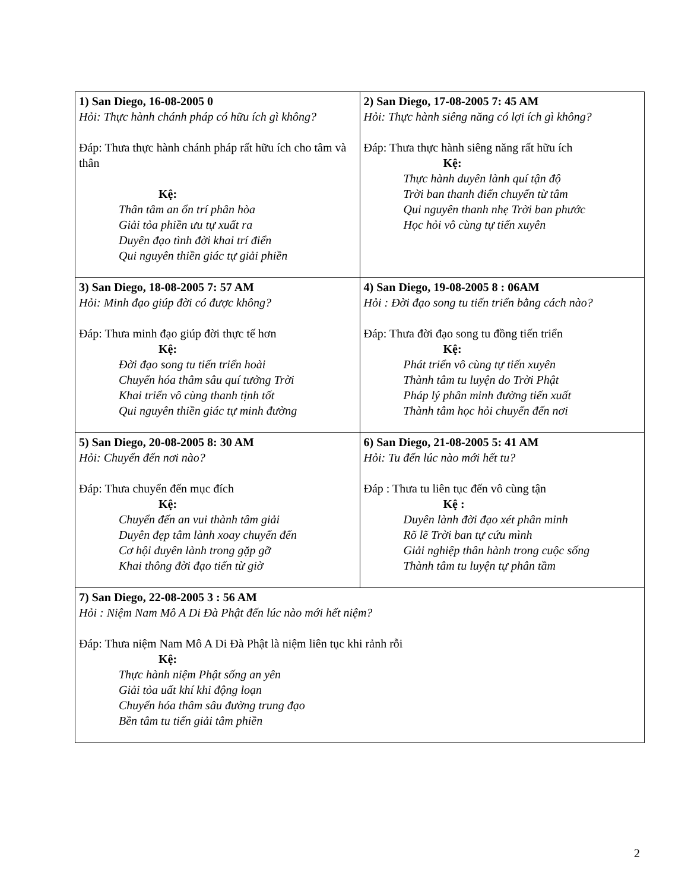| 1) San Diego, 16-08-2005 0 Hỏi: Thực hành chánh pháp có hữu ích gì không? Đáp: Thưa thực hành chánh pháp rất hữu ích cho tâm và thân Kệ: Thân tâm an ổn trí phân hòa Giải tỏa phiền ưu tự xuất ra Duyên đạo tình đời khai trí điển Qui nguyên thiền giác tự giải phiền | 2) San Diego, 17-08-2005 7: 45 AM Hỏi: Thực hành siêng năng có lợi ích gì không? Đáp: Thưa thực hành siêng năng rất hữu ích Kệ: Thực hành duyên lành quí tận độ Trời ban thanh điển chuyển từ tâm Qui nguyên thanh nhẹ Trời ban phước Học hỏi vô cùng tự tiến xuyên |
| 3) San Diego, 18-08-2005 7: 57 AM Hỏi: Minh đạo giúp đời có được không? Đáp: Thưa minh đạo giúp đời thực tế hơn Kệ: Đời đạo song tu tiến triển hoài Chuyển hóa thâm sâu quí tưởng Trời Khai triển vô cùng thanh tịnh tốt Qui nguyên thiền giác tự minh đường | 4) San Diego, 19-08-2005 8 : 06AM Hỏi : Đời đạo song tu tiến triển bằng cách nào? Đáp: Thưa đời đạo song tu đồng tiến triển Kệ: Phát triển vô cùng tự tiến xuyên Thành tâm tu luyện do Trời Phật Pháp lý phân minh đường tiến xuất Thành tâm học hỏi chuyển đến nơi |
| 5) San Diego, 20-08-2005 8: 30 AM Hỏi: Chuyển đến nơi nào? Đáp: Thưa chuyển đến mục đích Kệ: Chuyển đến an vui thành tâm giải Duyên đẹp tâm lành xoay chuyển đến Cơ hội duyên lành trong gặp gỡ Khai thông đời đạo tiến từ giờ | 6) San Diego, 21-08-2005 5: 41 AM Hỏi: Tu đến lúc nào mới hết tu? Đáp : Thưa tu liên tục đến vô cùng tận Kệ : Duyên lành đời đạo xét phân minh Rõ lẽ Trời ban tự cứu mình Giải nghiệp thân hành trong cuộc sống Thành tâm tu luyện tự phân tầm |
| 7) San Diego, 22-08-2005 3 : 56 AM Hỏi : Niệm Nam Mô A Di Đà Phật đến lúc nào mới hết niệm? Đáp: Thưa niệm Nam Mô A Di Đà Phật là niệm liên tục khi rảnh rỗi Kệ: Thực hành niệm Phật sống an yên Giải tỏa uất khí khi động loạn Chuyển hóa thâm sâu đường trung đạo Bền tâm tu tiến giải tâm phiền | |
2